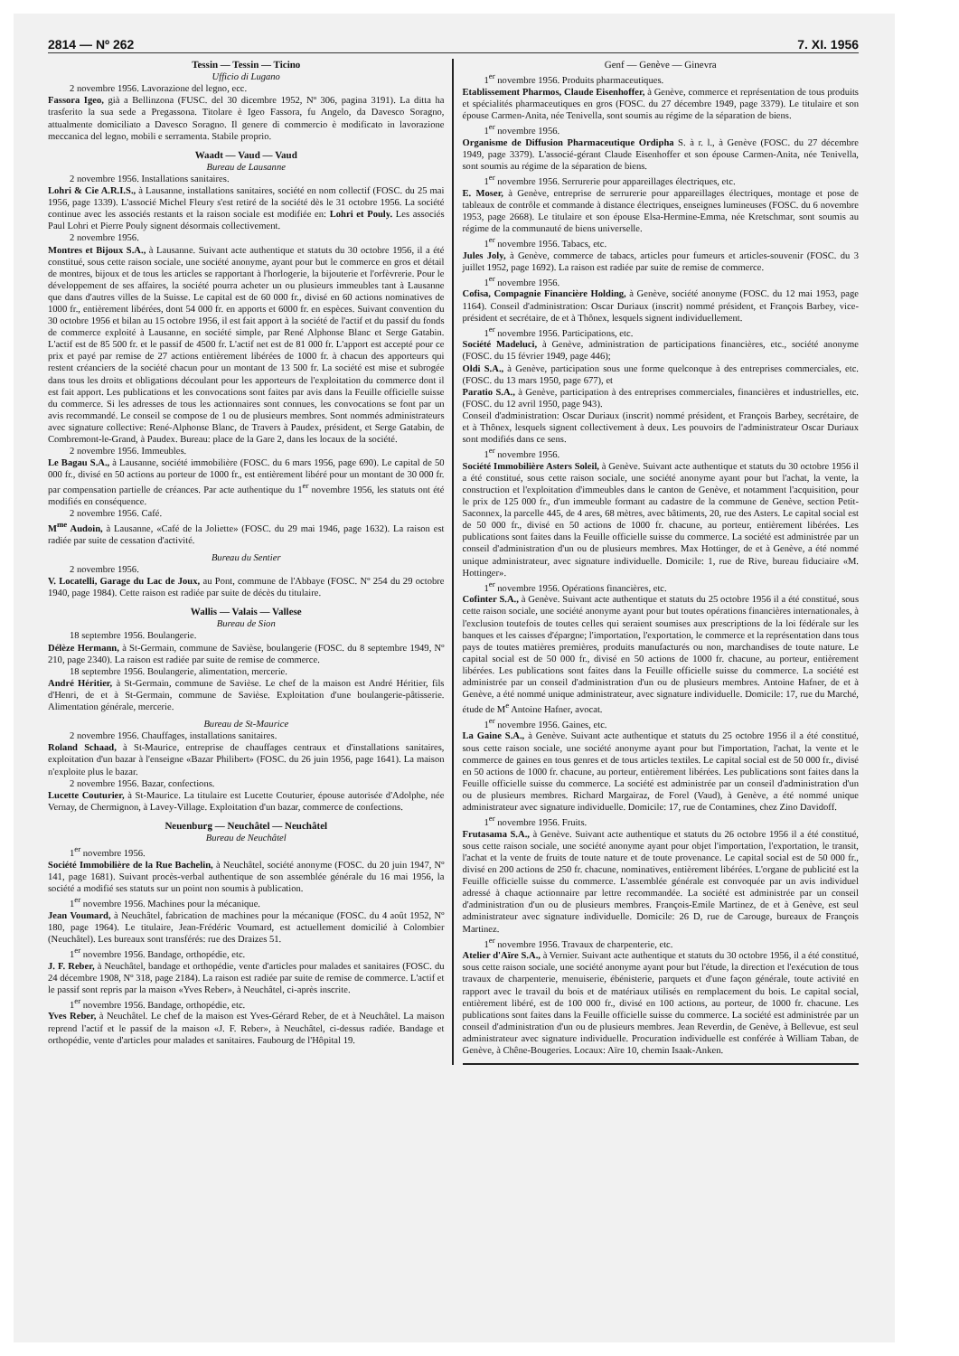2814 — Nº 262 7. XI. 1956
Tessin — Tessin — Ticino
Ufficio di Lugano
2 novembre 1956. Lavorazione del legno, ecc.
Fassora Igeo, già a Bellinzona (FUSC. del 30 dicembre 1952, Nº 306, pagina 3191). La ditta ha trasferito la sua sede a Pregassona. Titolare è Igeo Fassora, fu Angelo, da Davesco Soragno, attualmente domiciliato a Davesco Soragno. Il genere di commercio è modificato in lavorazione meccanica del legno, mobili e serramenta. Stabile proprio.
Waadt — Vaud — Vaud
Bureau de Lausanne
2 novembre 1956. Installations sanitaires.
Lohri & Cie A.R.I.S., à Lausanne, installations sanitaires, société en nom collectif (FOSC. du 25 mai 1956, page 1339). L'associé Michel Fleury s'est retiré de la société dès le 31 octobre 1956. La société continue avec les associés restants et la raison sociale est modifiée en: Lohri et Pouly. Les associés Paul Lohri et Pierre Pouly signent désormais collectivement.
2 novembre 1956.
Montres et Bijoux S.A., à Lausanne. Suivant acte authentique et statuts du 30 octobre 1956, il a été constitué, sous cette raison sociale, une société anonyme, ayant pour but le commerce en gros et détail de montres, bijoux et de tous les articles se rapportant à l'horlogerie, la bijouterie et l'orfèvrerie. Pour le développement de ses affaires, la société pourra acheter un ou plusieurs immeubles tant à Lausanne que dans d'autres villes de la Suisse. Le capital est de 60 000 fr., divisé en 60 actions nominatives de 1000 fr., entièrement libérées, dont 54 000 fr. en apports et 6000 fr. en espèces. Suivant convention du 30 octobre 1956 et bilan au 15 octobre 1956, il est fait apport à la société de l'actif et du passif du fonds de commerce exploité à Lausanne, en société simple, par René Alphonse Blanc et Serge Gatabin. L'actif est de 85 500 fr. et le passif de 4500 fr. L'actif net est de 81 000 fr. L'apport est accepté pour ce prix et payé par remise de 27 actions entièrement libérées de 1000 fr. à chacun des apporteurs qui restent créanciers de la société chacun pour un montant de 13 500 fr. La société est mise et subrogée dans tous les droits et obligations découlant pour les apporteurs de l'exploitation du commerce dont il est fait apport. Les publications et les convocations sont faites par avis dans la Feuille officielle suisse du commerce. Si les adresses de tous les actionnaires sont connues, les convocations se font par un avis recommandé. Le conseil se compose de 1 ou de plusieurs membres. Sont nommés administrateurs avec signature collective: René-Alphonse Blanc, de Travers à Paudex, président, et Serge Gatabin, de Combremont-le-Grand, à Paudex. Bureau: place de la Gare 2, dans les locaux de la société.
2 novembre 1956. Immeubles.
Le Bagau S.A., à Lausanne, société immobilière (FOSC. du 6 mars 1956, page 690). Le capital de 50 000 fr., divisé en 50 actions au porteur de 1000 fr., est entièrement libéré pour un montant de 30 000 fr. par compensation partielle de créances. Par acte authentique du 1<sup>er</sup> novembre 1956, les statuts ont été modifiés en conséquence.
2 novembre 1956. Café.
M<sup>me</sup> Audoin, à Lausanne, «Café de la Joliette» (FOSC. du 29 mai 1946, page 1632). La raison est radiée par suite de cessation d'activité.
Bureau du Sentier
2 novembre 1956.
V. Locatelli, Garage du Lac de Joux, au Pont, commune de l'Abbaye (FOSC. Nº 254 du 29 octobre 1940, page 1984). Cette raison est radiée par suite de décès du titulaire.
Wallis — Valais — Vallese
Bureau de Sion
18 septembre 1956. Boulangerie.
Délèze Hermann, à St-Germain, commune de Savièse, boulangerie (FOSC. du 8 septembre 1949, Nº 210, page 2340). La raison est radiée par suite de remise de commerce.
18 septembre 1956. Boulangerie, alimentation, mercerie.
André Héritier, à St-Germain, commune de Savièse. Le chef de la maison est André Héritier, fils d'Henri, de et à St-Germain, commune de Savièse. Exploitation d'une boulangerie-pâtisserie. Alimentation générale, mercerie.
Bureau de St-Maurice
2 novembre 1956. Chauffages, installations sanitaires.
Roland Schaad, à St-Maurice, entreprise de chauffages centraux et d'installations sanitaires, exploitation d'un bazar à l'enseigne «Bazar Philibert» (FOSC. du 26 juin 1956, page 1641). La maison n'exploite plus le bazar.
2 novembre 1956. Bazar, confections.
Lucette Couturier, à St-Maurice. La titulaire est Lucette Couturier, épouse autorisée d'Adolphe, née Vernay, de Chermignon, à Lavey-Village. Exploitation d'un bazar, commerce de confections.
Neuenburg — Neuchâtel — Neuchâtel
Bureau de Neuchâtel
1<sup>er</sup> novembre 1956.
Société Immobilière de la Rue Bachelin, à Neuchâtel, société anonyme (FOSC. du 20 juin 1947, Nº 141, page 1681). Suivant procès-verbal authentique de son assemblée générale du 16 mai 1956, la société a modifié ses statuts sur un point non soumis à publication.
1<sup>er</sup> novembre 1956. Machines pour la mécanique.
Jean Voumard, à Neuchâtel, fabrication de machines pour la mécanique (FOSC. du 4 août 1952, Nº 180, page 1964). Le titulaire, Jean-Frédéric Voumard, est actuellement domicilié à Colombier (Neuchâtel). Les bureaux sont transférés: rue des Draizes 51.
1<sup>er</sup> novembre 1956. Bandage, orthopédie, etc.
J. F. Reber, à Neuchâtel, bandage et orthopédie, vente d'articles pour malades et sanitaires (FOSC. du 24 décembre 1908, Nº 318, page 2184). La raison est radiée par suite de remise de commerce. L'actif et le passif sont repris par la maison «Yves Reber», à Neuchâtel, ci-après inscrite.
1<sup>er</sup> novembre 1956. Bandage, orthopédie, etc.
Yves Reber, à Neuchâtel. Le chef de la maison est Yves-Gérard Reber, de et à Neuchâtel. La maison reprend l'actif et le passif de la maison «J. F. Reber», à Neuchâtel, ci-dessus radiée. Bandage et orthopédie, vente d'articles pour malades et sanitaires. Faubourg de l'Hôpital 19.
Genf — Genève — Ginevra
1<sup>er</sup> novembre 1956. Produits pharmaceutiques.
Etablissement Pharmos, Claude Eisenhoffer, à Genève, commerce et représentation de tous produits et spécialités pharmaceutiques en gros (FOSC. du 27 décembre 1949, page 3379). Le titulaire et son épouse Carmen-Anita, née Tenivella, sont soumis au régime de la séparation de biens.
1<sup>er</sup> novembre 1956.
Organisme de Diffusion Pharmaceutique Ordipha S. à r. l., à Genève (FOSC. du 27 décembre 1949, page 3379). L'associé-gérant Claude Eisenhoffer et son épouse Carmen-Anita, née Tenivella, sont soumis au régime de la séparation de biens.
1<sup>er</sup> novembre 1956. Serrurerie pour appareillages électriques, etc.
E. Moser, à Genève, entreprise de serrurerie pour appareillages électriques, montage et pose de tableaux de contrôle et commande à distance électriques, enseignes lumineuses (FOSC. du 6 novembre 1953, page 2668). Le titulaire et son épouse Elsa-Hermine-Emma, née Kretschmar, sont soumis au régime de la communauté de biens universelle.
1<sup>er</sup> novembre 1956. Tabacs, etc.
Jules Joly, à Genève, commerce de tabacs, articles pour fumeurs et articles-souvenir (FOSC. du 3 juillet 1952, page 1692). La raison est radiée par suite de remise de commerce.
1<sup>er</sup> novembre 1956.
Cofisa, Compagnie Financière Holding, à Genève, société anonyme (FOSC. du 12 mai 1953, page 1164). Conseil d'administration: Oscar Duriaux (inscrit) nommé président, et François Barbey, vice-président et secrétaire, de et à Thônex, lesquels signent individuellement.
1<sup>er</sup> novembre 1956. Participations, etc.
Société Madeluci, à Genève, administration de participations financières, etc., société anonyme (FOSC. du 15 février 1949, page 446);
Oldi S.A., à Genève, participation sous une forme quelconque à des entreprises commerciales, etc. (FOSC. du 13 mars 1950, page 677), et
Paratio S.A., à Genève, participation à des entreprises commerciales, financières et industrielles, etc. (FOSC. du 12 avril 1950, page 943).
Conseil d'administration: Oscar Duriaux (inscrit) nommé président, et François Barbey, secrétaire, de et à Thônex, lesquels signent collectivement à deux. Les pouvoirs de l'administrateur Oscar Duriaux sont modifiés dans ce sens.
1<sup>er</sup> novembre 1956.
Société Immobilière Asters Soleil, à Genève. Suivant acte authentique et statuts du 30 octobre 1956 il a été constitué, sous cette raison sociale, une société anonyme ayant pour but l'achat, la vente, la construction et l'exploitation d'immeubles dans le canton de Genève, et notamment l'acquisition, pour le prix de 125 000 fr., d'un immeuble formant au cadastre de la commune de Genève, section Petit-Saconnex, la parcelle 445, de 4 ares, 68 mètres, avec bâtiments, 20, rue des Asters. Le capital social est de 50 000 fr., divisé en 50 actions de 1000 fr. chacune, au porteur, entièrement libérées. Les publications sont faites dans la Feuille officielle suisse du commerce. La société est administrée par un conseil d'administration d'un ou de plusieurs membres. Max Hottinger, de et à Genève, a été nommé unique administrateur, avec signature individuelle. Domicile: 1, rue de Rive, bureau fiduciaire «M. Hottinger».
1<sup>er</sup> novembre 1956. Opérations financières, etc.
Cofinter S.A., à Genève. Suivant acte authentique et statuts du 25 octobre 1956 il a été constitué, sous cette raison sociale, une société anonyme ayant pour but toutes opérations financières internationales, à l'exclusion toutefois de toutes celles qui seraient soumises aux prescriptions de la loi fédérale sur les banques et les caisses d'épargne; l'importation, l'exportation, le commerce et la représentation dans tous pays de toutes matières premières, produits manufacturés ou non, marchandises de toute nature. Le capital social est de 50 000 fr., divisé en 50 actions de 1000 fr. chacune, au porteur, entièrement libérées. Les publications sont faites dans la Feuille officielle suisse du commerce. La société est administrée par un conseil d'administration d'un ou de plusieurs membres. Antoine Hafner, de et à Genève, a été nommé unique administrateur, avec signature individuelle. Domicile: 17, rue du Marché, étude de M<sup>e</sup> Antoine Hafner, avocat.
1<sup>er</sup> novembre 1956. Gaines, etc.
La Gaine S.A., à Genève. Suivant acte authentique et statuts du 25 octobre 1956 il a été constitué, sous cette raison sociale, une société anonyme ayant pour but l'importation, l'achat, la vente et le commerce de gaines en tous genres et de tous articles textiles. Le capital social est de 50 000 fr., divisé en 50 actions de 1000 fr. chacune, au porteur, entièrement libérées. Les publications sont faites dans la Feuille officielle suisse du commerce. La société est administrée par un conseil d'administration d'un ou de plusieurs membres. Richard Margairaz, de Forel (Vaud), à Genève, a été nommé unique administrateur avec signature individuelle. Domicile: 17, rue de Contamines, chez Zino Davidoff.
1<sup>er</sup> novembre 1956. Fruits.
Frutasama S.A., à Genève. Suivant acte authentique et statuts du 26 octobre 1956 il a été constitué, sous cette raison sociale, une société anonyme ayant pour objet l'importation, l'exportation, le transit, l'achat et la vente de fruits de toute nature et de toute provenance. Le capital social est de 50 000 fr., divisé en 200 actions de 250 fr. chacune, nominatives, entièrement libérées. L'organe de publicité est la Feuille officielle suisse du commerce. L'assemblée générale est convoquée par un avis individuel adressé à chaque actionnaire par lettre recommandée. La société est administrée par un conseil d'administration d'un ou de plusieurs membres. François-Emile Martinez, de et à Genève, est seul administrateur avec signature individuelle. Domicile: 26 D, rue de Carouge, bureaux de François Martinez.
1<sup>er</sup> novembre 1956. Travaux de charpenterie, etc.
Atelier d'Aïre S.A., à Vernier. Suivant acte authentique et statuts du 30 octobre 1956, il a été constitué, sous cette raison sociale, une société anonyme ayant pour but l'étude, la direction et l'exécution de tous travaux de charpenterie, menuiserie, ébénisterie, parquets et d'une façon générale, toute activité en rapport avec le travail du bois et de matériaux utilisés en remplacement du bois. Le capital social, entièrement libéré, est de 100 000 fr., divisé en 100 actions, au porteur, de 1000 fr. chacune. Les publications sont faites dans la Feuille officielle suisse du commerce. La société est administrée par un conseil d'administration d'un ou de plusieurs membres. Jean Reverdin, de Genève, à Bellevue, est seul administrateur avec signature individuelle. Procuration individuelle est conférée à William Taban, de Genève, à Chêne-Bougeries. Locaux: Aïre 10, chemin Isaak-Anken.